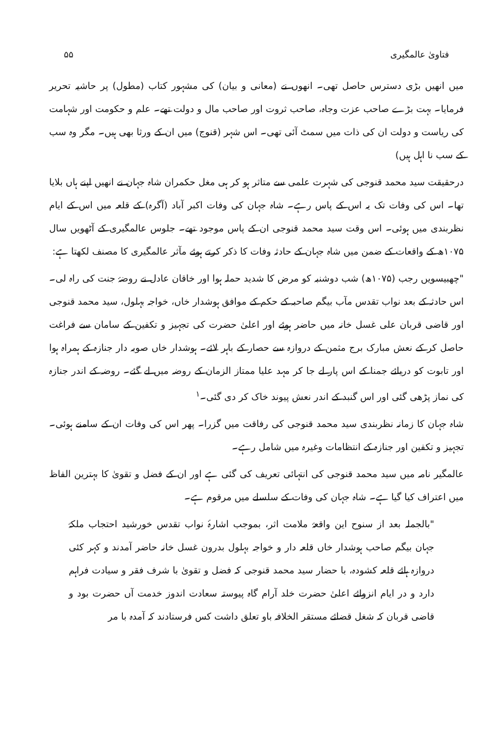فتاویٰ عالمگیری ۵۵
میں انھیں بڑی دسترس حاصل تھی۔ انھوں نے (معانی و بیان) کی مشہور کتاب (مطول) پر حاشیہ تحریر فرمایا۔ بہت بڑے صاحب عزت وجاہ، صاحب ثروت اور صاحب مال و دولت تھے۔ علم و حکومت اور شہامت کی ریاست و دولت ان کی ذات میں سمٹ آئی تھی۔ اس شہر (قنوج) میں ان کے ورثا بھی ہیں۔ مگر وہ سب کے سب نا اہل ہیں)
درحقیقت سید محمد قنوجی کی شہرت علمی سے متاثر ہو کر ہی مغل حکمران شاہ جہان نے انھیں اپنے ہاں بلایا تھا۔ اس کی وفات تک یہ اس کے پاس رہے۔ شاہ جہان کی وفات اکبر آباد (آگرہ) کے قلعہ میں اس کے ایام نظربندی میں ہوئی۔ اس وقت سید محمد قنوجی ان کے پاس موجود تھے۔ جلوس عالمگیری کے آٹھویں سال ۱۰۷۵ھ کے واقعات کے ضمن میں شاہ جہان کے حادثہ وفات کا ذکر کرتے ہوئے مآثر عالمگیری کا مصنف لکھتا ہے:
"چھبیسویں رجب (۱۰۷۵ھ) شب دوشنبہ کو مرض کا شدید حملہ ہوا اور خاقان عادل نے روضۂ جنت کی راہ لی۔ اس حادثہ کے بعد نواب تقدس مآب بیگم صاحبہ کے حکم کے موافق ہوشدار خاں، خواجہ بہلول، سید محمد قنوجی اور قاضی قربان علی غسل خانہ میں حاضر ہوئے اور اعلیٰ حضرت کی تجہیز و تکفین کے سامان سے فراغت حاصل کر کے نعش مبارک برج مثمن کے دروازہ سے حصار کے باہر لائے۔ ہوشدار خاں صوبہ دار جنازہ کے ہمراہ ہوا اور تابوت کو دریائے جمنا کے اس پار لے جا کر مہد علیا ممتاز الزمان کے روضہ میں لے گئے۔ روضہ کے اندر جنازہ کی نماز پڑھی گئی اور اس گنبد کے اندر نعش پیوند خاک کر دی گئی۔<sup>۱</sup>
شاہ جہان کا زمانہ نظربندی سید محمد قنوجی کی رفاقت میں گزرا۔ پھر اس کی وفات ان کے سامنے ہوئی۔ تجہیز و تکفین اور جنازہ کے انتظامات وغیرہ میں شامل رہے۔
عالمگیر نامہ میں سید محمد قنوجی کی انتہائی تعریف کی گئی ہے اور ان کے فضل و تقویٰ کا بہترین الفاظ میں اعتراف کیا گیا ہے۔ شاہ جہان کی وفات کے سلسلے میں مرقوم ہے۔
"بالجملہ بعد از سنوح این واقعۂ ملامت اثر، بموجب اشارۂ نواب تقدس خورشید احتجاب ملکۂ جہان بیگم صاحب ہوشدار خاں قلعہ دار و خواجہ بہلول بدرون غسل خانہ حاضر آمدند و کہر کئی دروازہ ہائے قلعہ کشودہ، با حضار سید محمد قنوجی کہ فضل و تقویٰ با شرف فقر و سیادت فراہم دارد و در ایام انزوائے اعلیٰ حضرت خلد آرام گاہ پیوستہ سعادت اندوز خدمت آں حضرت بود و قاضی قربان کہ شغل قضائے مستقر الخلافہ باو تعلق داشت کس فرستادند کہ آمدہ با مر